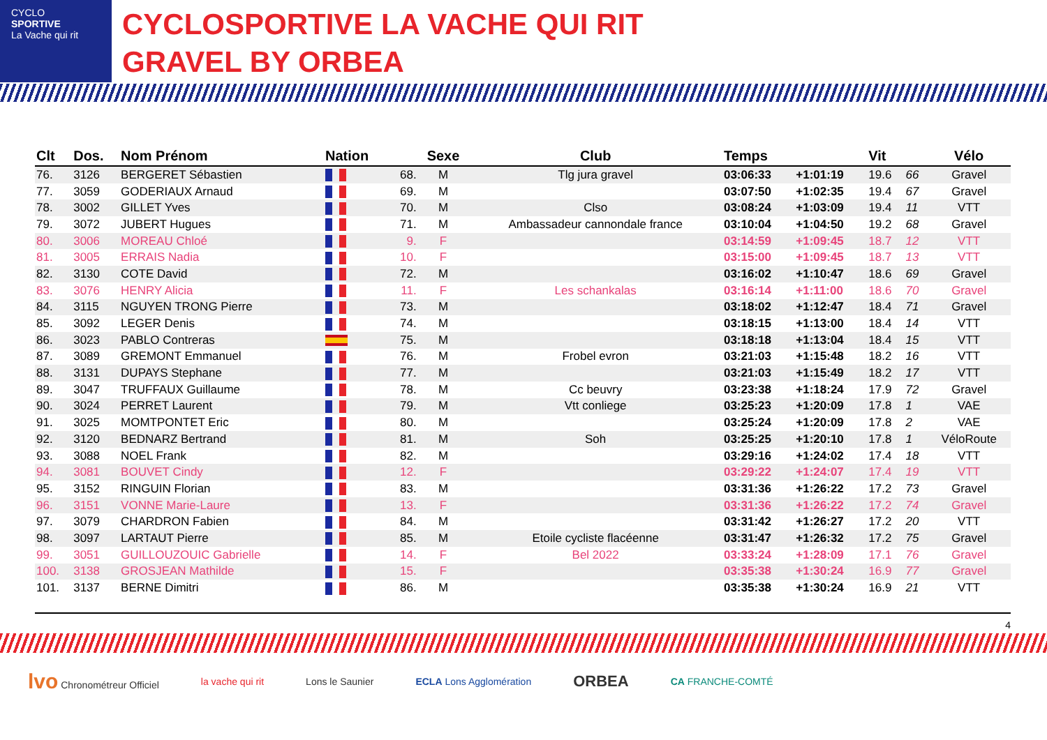CYCLO
SPORTIVE
La Vache qui rit
CYCLOSPORTIVE LA VACHE QUI RIT
GRAVEL BY ORBEA
| Clt | Dos. | Nom Prénom | Nation | | Sexe | Club | Temps | | Vit | | Vélo |
| --- | --- | --- | --- | --- | --- | --- | --- | --- | --- | --- | --- |
| 76. | 3126 | BERGERET Sébastien | | 68. | M | Tlg jura gravel | 03:06:33 | +1:01:19 | 19.6 | 66 | Gravel |
| 77. | 3059 | GODERIAUX Arnaud | | 69. | M | | 03:07:50 | +1:02:35 | 19.4 | 67 | Gravel |
| 78. | 3002 | GILLET Yves | | 70. | M | Clso | 03:08:24 | +1:03:09 | 19.4 | 11 | VTT |
| 79. | 3072 | JUBERT Hugues | | 71. | M | Ambassadeur cannondale france | 03:10:04 | +1:04:50 | 19.2 | 68 | Gravel |
| 80. | 3006 | MOREAU Chloé | | 9. | F | | 03:14:59 | +1:09:45 | 18.7 | 12 | VTT |
| 81. | 3005 | ERRAIS Nadia | | 10. | F | | 03:15:00 | +1:09:45 | 18.7 | 13 | VTT |
| 82. | 3130 | COTE David | | 72. | M | | 03:16:02 | +1:10:47 | 18.6 | 69 | Gravel |
| 83. | 3076 | HENRY Alicia | | 11. | F | Les schankalas | 03:16:14 | +1:11:00 | 18.6 | 70 | Gravel |
| 84. | 3115 | NGUYEN TRONG Pierre | | 73. | M | | 03:18:02 | +1:12:47 | 18.4 | 71 | Gravel |
| 85. | 3092 | LEGER Denis | | 74. | M | | 03:18:15 | +1:13:00 | 18.4 | 14 | VTT |
| 86. | 3023 | PABLO Contreras | | 75. | M | | 03:18:18 | +1:13:04 | 18.4 | 15 | VTT |
| 87. | 3089 | GREMONT Emmanuel | | 76. | M | Frobel evron | 03:21:03 | +1:15:48 | 18.2 | 16 | VTT |
| 88. | 3131 | DUPAYS Stephane | | 77. | M | | 03:21:03 | +1:15:49 | 18.2 | 17 | VTT |
| 89. | 3047 | TRUFFAUX Guillaume | | 78. | M | Cc beuvry | 03:23:38 | +1:18:24 | 17.9 | 72 | Gravel |
| 90. | 3024 | PERRET Laurent | | 79. | M | Vtt conliege | 03:25:23 | +1:20:09 | 17.8 | 1 | VAE |
| 91. | 3025 | MOMTPONTET Eric | | 80. | M | | 03:25:24 | +1:20:09 | 17.8 | 2 | VAE |
| 92. | 3120 | BEDNARZ Bertrand | | 81. | M | Soh | 03:25:25 | +1:20:10 | 17.8 | 1 | VéloRoute |
| 93. | 3088 | NOEL Frank | | 82. | M | | 03:29:16 | +1:24:02 | 17.4 | 18 | VTT |
| 94. | 3081 | BOUVET Cindy | | 12. | F | | 03:29:22 | +1:24:07 | 17.4 | 19 | VTT |
| 95. | 3152 | RINGUIN Florian | | 83. | M | | 03:31:36 | +1:26:22 | 17.2 | 73 | Gravel |
| 96. | 3151 | VONNE Marie-Laure | | 13. | F | | 03:31:36 | +1:26:22 | 17.2 | 74 | Gravel |
| 97. | 3079 | CHARDRON Fabien | | 84. | M | | 03:31:42 | +1:26:27 | 17.2 | 20 | VTT |
| 98. | 3097 | LARTAUT Pierre | | 85. | M | Etoile cycliste flacéenne | 03:31:47 | +1:26:32 | 17.2 | 75 | Gravel |
| 99. | 3051 | GUILLOUZOUIC Gabrielle | | 14. | F | Bel 2022 | 03:33:24 | +1:28:09 | 17.1 | 76 | Gravel |
| 100. | 3138 | GROSJEAN Mathilde | | 15. | F | | 03:35:38 | +1:30:24 | 16.9 | 77 | Gravel |
| 101. | 3137 | BERNE Dimitri | | 86. | M | | 03:35:38 | +1:30:24 | 16.9 | 21 | VTT |
4
lvo Chronométreur Officiel la vache qui rit Lons le Saunier ECLA Lons Agglomération ORBEA CA FRANCHE-COMTÉ